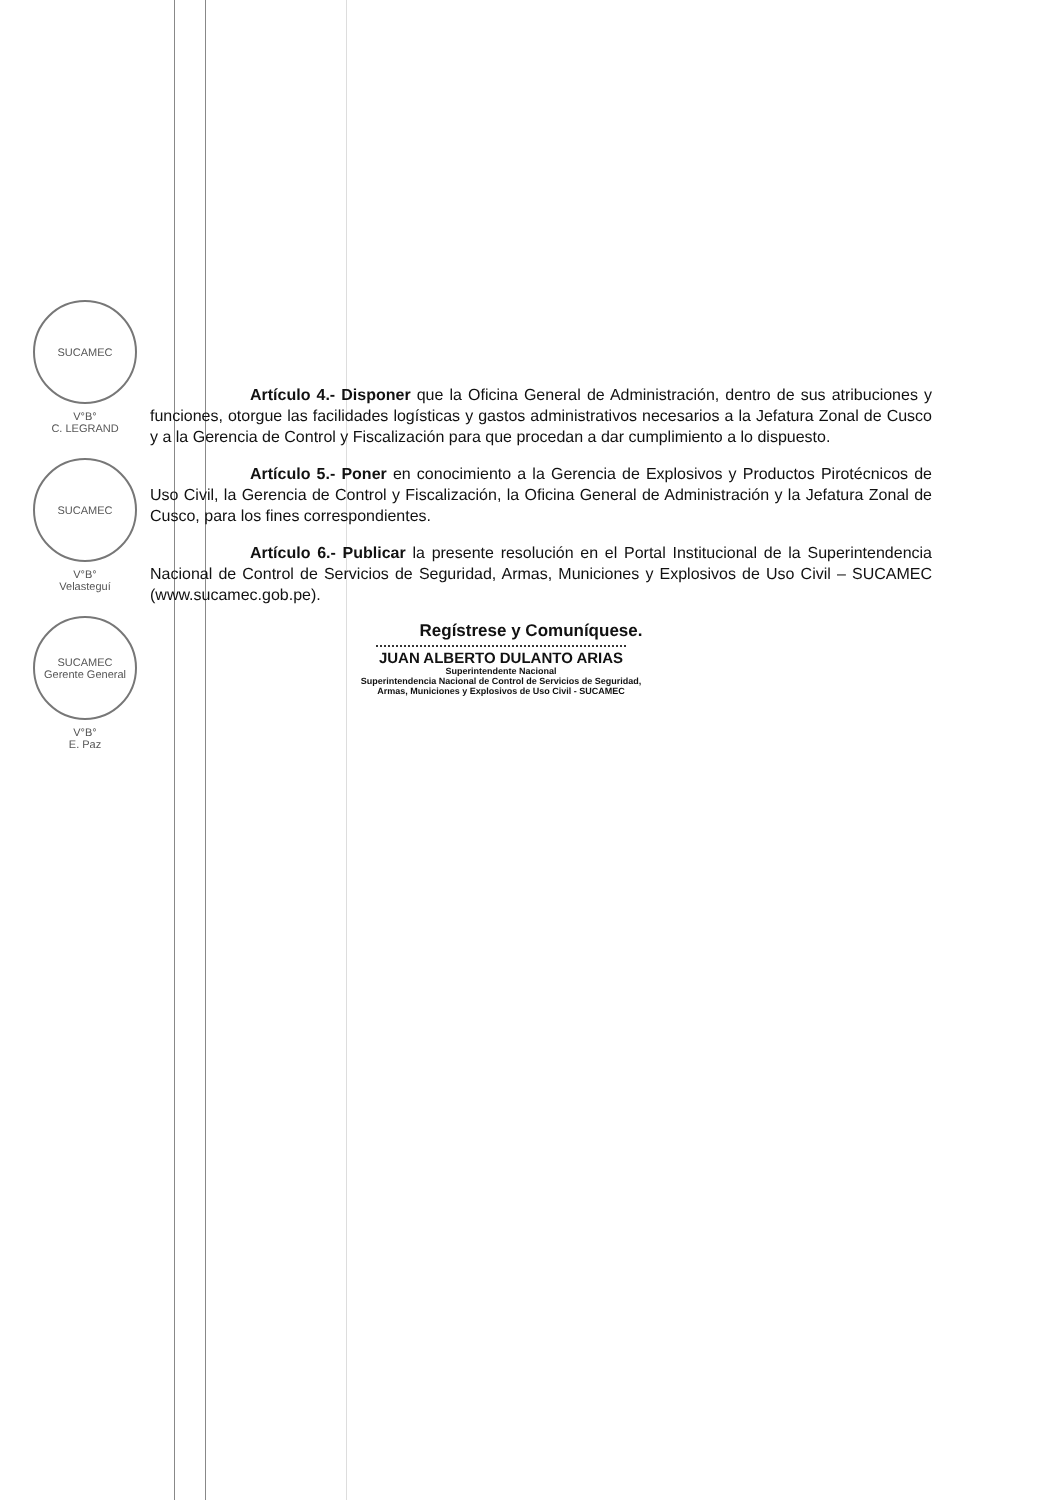SUCAMEC
V°B°
C. LEGRAND
SUCAMEC
V°B°
Velasteguí
SUCAMEC
Gerente General
V°B°
E. Paz
Artículo 4.- Disponer que la Oficina General de Administración, dentro de sus atribuciones y funciones, otorgue las facilidades logísticas y gastos administrativos necesarios a la Jefatura Zonal de Cusco y a la Gerencia de Control y Fiscalización para que procedan a dar cumplimiento a lo dispuesto.
Artículo 5.- Poner en conocimiento a la Gerencia de Explosivos y Productos Pirotécnicos de Uso Civil, la Gerencia de Control y Fiscalización, la Oficina General de Administración y la Jefatura Zonal de Cusco, para los fines correspondientes.
Artículo 6.- Publicar la presente resolución en el Portal Institucional de la Superintendencia Nacional de Control de Servicios de Seguridad, Armas, Municiones y Explosivos de Uso Civil – SUCAMEC (www.sucamec.gob.pe).
Regístrese y Comuníquese.
JUAN ALBERTO DULANTO ARIAS
Superintendente Nacional
Superintendencia Nacional de Control de Servicios de Seguridad,
Armas, Municiones y Explosivos de Uso Civil - SUCAMEC